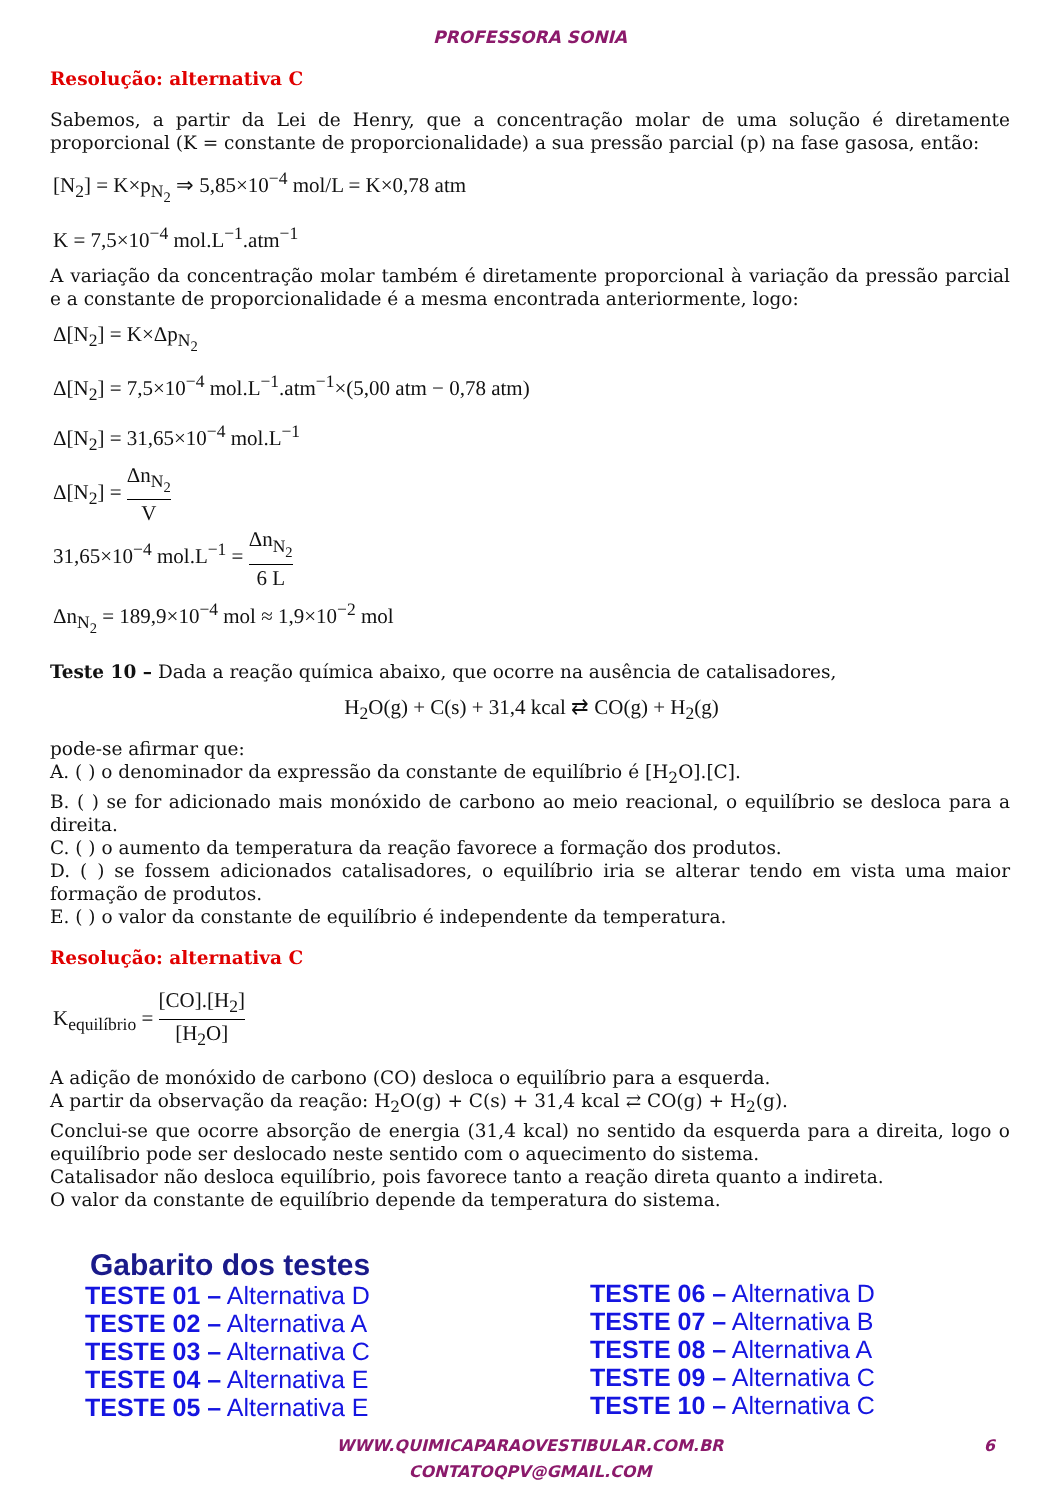PROFESSORA SONIA
Resolução: alternativa C
Sabemos, a partir da Lei de Henry, que a concentração molar de uma solução é diretamente proporcional (K = constante de proporcionalidade) a sua pressão parcial (p) na fase gasosa, então:
[N<sub>2</sub>] = K×p<sub>N<sub>2</sub></sub> ⇒ 5,85×10<sup>−4</sup> mol/L = K×0,78 atm
K = 7,5×10<sup>−4</sup> mol.L<sup>−1</sup>.atm<sup>−1</sup>
A variação da concentração molar também é diretamente proporcional à variação da pressão parcial e a constante de proporcionalidade é a mesma encontrada anteriormente, logo:
Δ[N<sub>2</sub>] = K×Δp<sub>N<sub>2</sub></sub>
Δ[N<sub>2</sub>] = 7,5×10<sup>−4</sup> mol.L<sup>−1</sup>.atm<sup>−1</sup>×(5,00 atm − 0,78 atm)
Δ[N<sub>2</sub>] = 31,65×10<sup>−4</sup> mol.L<sup>−1</sup>
Δ[N<sub>2</sub>] = Δn<sub>N<sub>2</sub></sub> V
31,65×10<sup>−4</sup> mol.L<sup>−1</sup> = Δn<sub>N<sub>2</sub></sub> 6 L
Δn<sub>N<sub>2</sub></sub> = 189,9×10<sup>−4</sup> mol ≈ 1,9×10<sup>−2</sup> mol
Teste 10 – Dada a reação química abaixo, que ocorre na ausência de catalisadores,
H<sub>2</sub>O(g) + C(s) + 31,4 kcal ⇄ CO(g) + H<sub>2</sub>(g)
pode-se afirmar que:
A. ( ) o denominador da expressão da constante de equilíbrio é [H<sub>2</sub>O].[C].
B. ( ) se for adicionado mais monóxido de carbono ao meio reacional, o equilíbrio se desloca para a direita.
C. ( ) o aumento da temperatura da reação favorece a formação dos produtos.
D. ( ) se fossem adicionados catalisadores, o equilíbrio iria se alterar tendo em vista uma maior formação de produtos.
E. ( ) o valor da constante de equilíbrio é independente da temperatura.
Resolução: alternativa C
K<sub>equilíbrio</sub> = [CO].[H<sub>2</sub>] [H<sub>2</sub>O]
A adição de monóxido de carbono (CO) desloca o equilíbrio para a esquerda.
A partir da observação da reação: H<sub>2</sub>O(g) + C(s) + 31,4 kcal ⇄ CO(g) + H<sub>2</sub>(g).
Conclui-se que ocorre absorção de energia (31,4 kcal) no sentido da esquerda para a direita, logo o equilíbrio pode ser deslocado neste sentido com o aquecimento do sistema.
Catalisador não desloca equilíbrio, pois favorece tanto a reação direta quanto a indireta.
O valor da constante de equilíbrio depende da temperatura do sistema.
Gabarito dos testes
TESTE 01 – Alternativa D
TESTE 02 – Alternativa A
TESTE 03 – Alternativa C
TESTE 04 – Alternativa E
TESTE 05 – Alternativa E
TESTE 06 – Alternativa D
TESTE 07 – Alternativa B
TESTE 08 – Alternativa A
TESTE 09 – Alternativa C
TESTE 10 – Alternativa C
WWW.QUIMICAPARAOVESTIBULAR.COM.BR 6
CONTATOQPV@GMAIL.COM